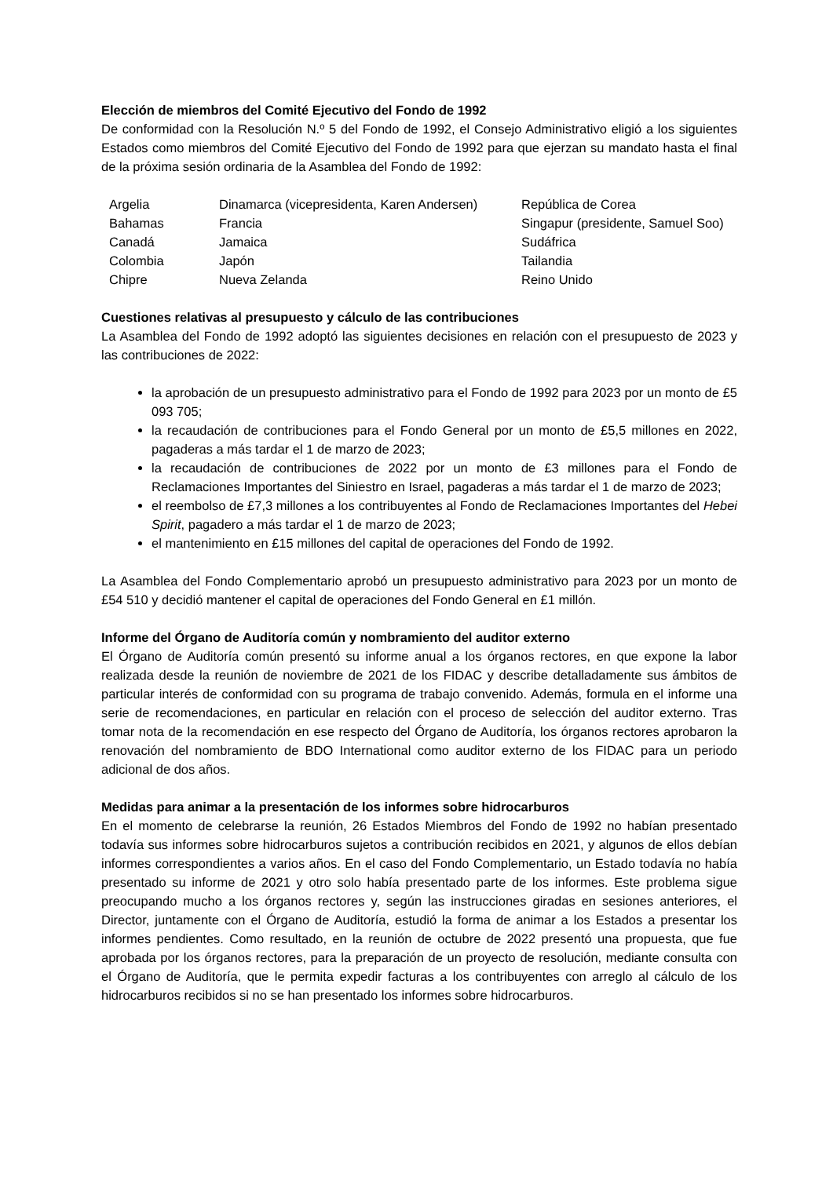Elección de miembros del Comité Ejecutivo del Fondo de 1992
De conformidad con la Resolución N.º 5 del Fondo de 1992, el Consejo Administrativo eligió a los siguientes Estados como miembros del Comité Ejecutivo del Fondo de 1992 para que ejerzan su mandato hasta el final de la próxima sesión ordinaria de la Asamblea del Fondo de 1992:
| Argelia | Dinamarca (vicepresidenta, Karen Andersen) | República de Corea |
| Bahamas | Francia | Singapur (presidente, Samuel Soo) |
| Canadá | Jamaica | Sudáfrica |
| Colombia | Japón | Tailandia |
| Chipre | Nueva Zelanda | Reino Unido |
Cuestiones relativas al presupuesto y cálculo de las contribuciones
La Asamblea del Fondo de 1992 adoptó las siguientes decisiones en relación con el presupuesto de 2023 y las contribuciones de 2022:
la aprobación de un presupuesto administrativo para el Fondo de 1992 para 2023 por un monto de £5 093 705;
la recaudación de contribuciones para el Fondo General por un monto de £5,5 millones en 2022, pagaderas a más tardar el 1 de marzo de 2023;
la recaudación de contribuciones de 2022 por un monto de £3 millones para el Fondo de Reclamaciones Importantes del Siniestro en Israel, pagaderas a más tardar el 1 de marzo de 2023;
el reembolso de £7,3 millones a los contribuyentes al Fondo de Reclamaciones Importantes del Hebei Spirit, pagadero a más tardar el 1 de marzo de 2023;
el mantenimiento en £15 millones del capital de operaciones del Fondo de 1992.
La Asamblea del Fondo Complementario aprobó un presupuesto administrativo para 2023 por un monto de £54 510 y decidió mantener el capital de operaciones del Fondo General en £1 millón.
Informe del Órgano de Auditoría común y nombramiento del auditor externo
El Órgano de Auditoría común presentó su informe anual a los órganos rectores, en que expone la labor realizada desde la reunión de noviembre de 2021 de los FIDAC y describe detalladamente sus ámbitos de particular interés de conformidad con su programa de trabajo convenido. Además, formula en el informe una serie de recomendaciones, en particular en relación con el proceso de selección del auditor externo. Tras tomar nota de la recomendación en ese respecto del Órgano de Auditoría, los órganos rectores aprobaron la renovación del nombramiento de BDO International como auditor externo de los FIDAC para un periodo adicional de dos años.
Medidas para animar a la presentación de los informes sobre hidrocarburos
En el momento de celebrarse la reunión, 26 Estados Miembros del Fondo de 1992 no habían presentado todavía sus informes sobre hidrocarburos sujetos a contribución recibidos en 2021, y algunos de ellos debían informes correspondientes a varios años. En el caso del Fondo Complementario, un Estado todavía no había presentado su informe de 2021 y otro solo había presentado parte de los informes. Este problema sigue preocupando mucho a los órganos rectores y, según las instrucciones giradas en sesiones anteriores, el Director, juntamente con el Órgano de Auditoría, estudió la forma de animar a los Estados a presentar los informes pendientes. Como resultado, en la reunión de octubre de 2022 presentó una propuesta, que fue aprobada por los órganos rectores, para la preparación de un proyecto de resolución, mediante consulta con el Órgano de Auditoría, que le permita expedir facturas a los contribuyentes con arreglo al cálculo de los hidrocarburos recibidos si no se han presentado los informes sobre hidrocarburos.